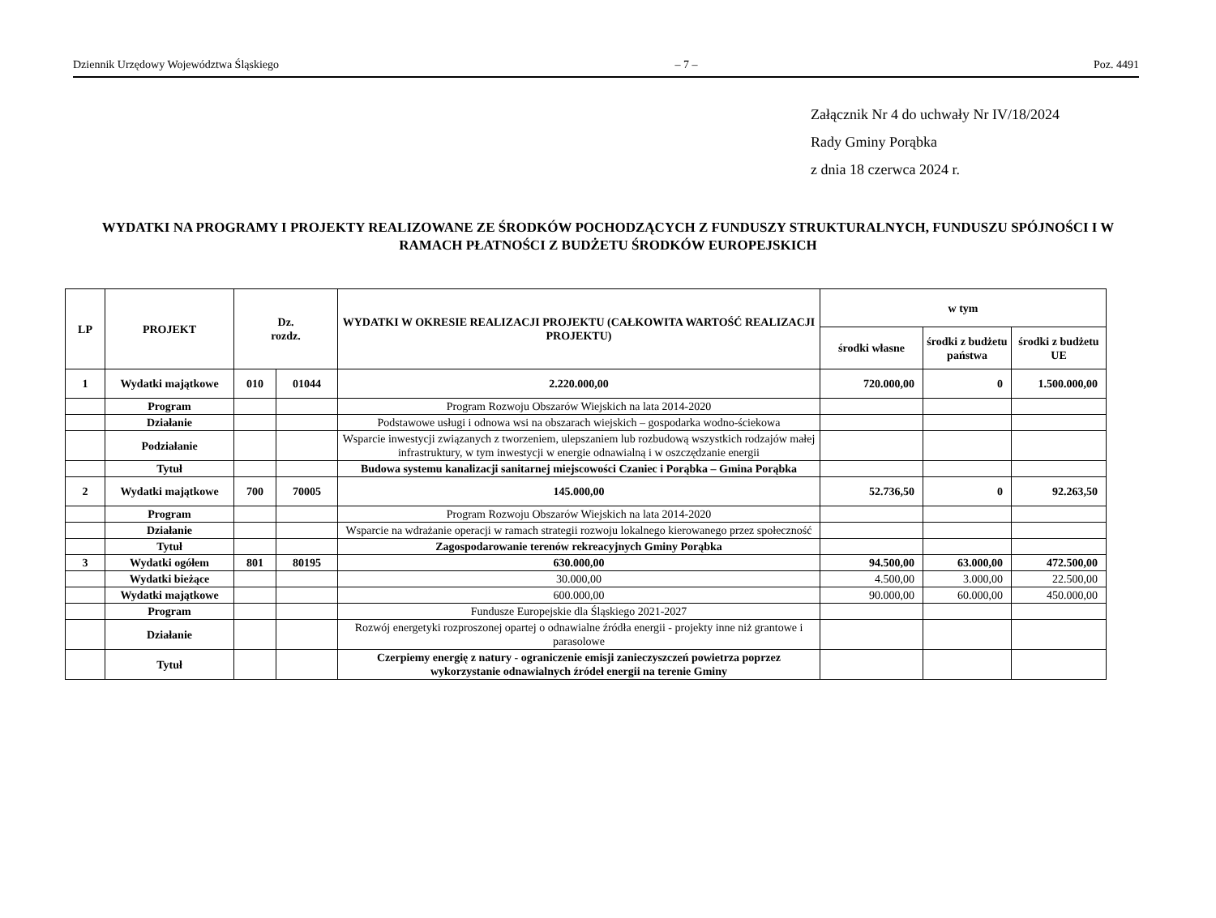Dziennik Urzędowy Województwa Śląskiego – 7 – Poz. 4491
Załącznik Nr 4 do uchwały Nr IV/18/2024
Rady Gminy Porąbka
z dnia 18 czerwca 2024 r.
WYDATKI NA PROGRAMY I PROJEKTY REALIZOWANE ZE ŚRODKÓW POCHODZĄCYCH Z FUNDUSZY STRUKTURALNYCH, FUNDUSZU SPÓJNOŚCI I W RAMACH PŁATNOŚCI Z BUDŻETU ŚRODKÓW EUROPEJSKICH
| LP | PROJEKT | Dz. rozdz. | | WYDATKI W OKRESIE REALIZACJI PROJEKTU (CAŁKOWITA WARTOŚĆ REALIZACJI PROJEKTU) | w tym | | |
| --- | --- | --- | --- | --- | --- | --- | --- |
| | | | | | środki własne | środki z budżetu państwa | środki z budżetu UE |
| 1 | Wydatki majątkowe | 010 | 01044 | 2.220.000,00 | 720.000,00 | 0 | 1.500.000,00 |
| | Program | | | Program Rozwoju Obszarów Wiejskich na lata 2014-2020 | | | |
| | Działanie | | | Podstawowe usługi i odnowa wsi na obszarach wiejskich – gospodarka wodno-ściekowa | | | |
| | Podziałanie | | | Wsparcie inwestycji związanych z tworzeniem, ulepszaniem lub rozbudową wszystkich rodzajów małej infrastruktury, w tym inwestycji w energie odnawialną i w oszczędzanie energii | | | |
| | Tytuł | | | Budowa systemu kanalizacji sanitarnej miejscowości Czaniec i Porąbka – Gmina Porąbka | | | |
| 2 | Wydatki majątkowe | 700 | 70005 | 145.000,00 | 52.736,50 | 0 | 92.263,50 |
| | Program | | | Program Rozwoju Obszarów Wiejskich na lata 2014-2020 | | | |
| | Działanie | | | Wsparcie na wdrażanie operacji w ramach strategii rozwoju lokalnego kierowanego przez społeczność | | | |
| | Tytuł | | | Zagospodarowanie terenów rekreacyjnych Gminy Porąbka | | | |
| 3 | Wydatki ogółem | 801 | 80195 | 630.000,00 | 94.500,00 | 63.000,00 | 472.500,00 |
| | Wydatki bieżące | | | 30.000,00 | 4.500,00 | 3.000,00 | 22.500,00 |
| | Wydatki majątkowe | | | 600.000,00 | 90.000,00 | 60.000,00 | 450.000,00 |
| | Program | | | Fundusze Europejskie dla Śląskiego 2021-2027 | | | |
| | Działanie | | | Rozwój energetyki rozproszonej opartej o odnawialne źródła energii - projekty inne niż grantowe i parasolowe | | | |
| | Tytuł | | | Czerpiemy energię z natury - ograniczenie emisji zanieczyszczeń powietrza poprzez wykorzystanie odnawialnych źródeł energii na terenie Gminy | | | |